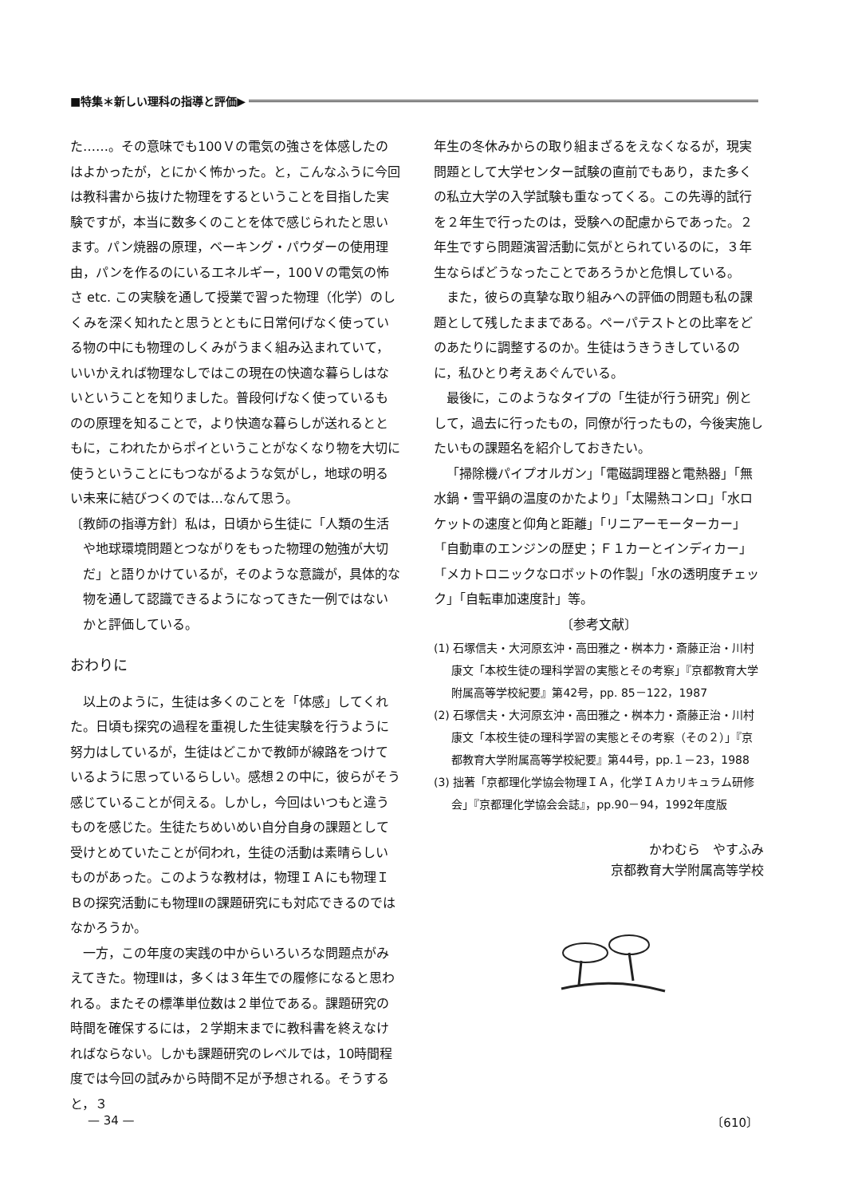■特集＊新しい理科の指導と評価▶
た……。その意味でも100Ｖの電気の強さを体感したのはよかったが，とにかく怖かった。と，こんなふうに今回は教科書から抜けた物理をするということを目指した実験ですが，本当に数多くのことを体で感じられたと思います。パン焼器の原理，ベーキング・パウダーの使用理由，パンを作るのにいるエネルギー，100Ｖの電気の怖さ etc. この実験を通して授業で習った物理（化学）のしくみを深く知れたと思うとともに日常何げなく使っている物の中にも物理のしくみがうまく組み込まれていて，いいかえれば物理なしではこの現在の快適な暮らしはないということを知りました。普段何げなく使っているものの原理を知ることで，より快適な暮らしが送れるとともに，こわれたからポイということがなくなり物を大切に使うということにもつながるような気がし，地球の明るい未来に結びつくのでは…なんて思う。
〔教師の指導方針〕私は，日頃から生徒に「人類の生活や地球環境問題とつながりをもった物理の勉強が大切だ」と語りかけているが，そのような意識が，具体的な物を通して認識できるようになってきた一例ではないかと評価している。
おわりに
以上のように，生徒は多くのことを「体感」してくれた。日頃も探究の過程を重視した生徒実験を行うように努力はしているが，生徒はどこかで教師が線路をつけているように思っているらしい。感想２の中に，彼らがそう感じていることが伺える。しかし，今回はいつもと違うものを感じた。生徒たちめいめい自分自身の課題として受けとめていたことが伺われ，生徒の活動は素晴らしいものがあった。このような教材は，物理ＩＡにも物理ＩＢの探究活動にも物理Ⅱの課題研究にも対応できるのではなかろうか。
一方，この年度の実践の中からいろいろな問題点がみえてきた。物理Ⅱは，多くは３年生での履修になると思われる。またその標準単位数は２単位である。課題研究の時間を確保するには，２学期末までに教科書を終えなければならない。しかも課題研究のレベルでは，10時間程度では今回の試みから時間不足が予想される。そうすると，３
年生の冬休みからの取り組まざるをえなくなるが，現実問題として大学センター試験の直前でもあり，また多くの私立大学の入学試験も重なってくる。この先導的試行を２年生で行ったのは，受験への配慮からであった。２年生ですら問題演習活動に気がとられているのに，３年生ならばどうなったことであろうかと危惧している。
また，彼らの真摯な取り組みへの評価の問題も私の課題として残したままである。ペーパテストとの比率をどのあたりに調整するのか。生徒はうきうきしているのに，私ひとり考えあぐんでいる。
最後に，このようなタイプの「生徒が行う研究」例として，過去に行ったもの，同僚が行ったもの，今後実施したいもの課題名を紹介しておきたい。
「掃除機パイプオルガン」「電磁調理器と電熱器」「無水鍋・雪平鍋の温度のかたより」「太陽熱コンロ」「水ロケットの速度と仰角と距離」「リニアーモーターカー」「自動車のエンジンの歴史；Ｆ１カーとインディカー」「メカトロニックなロボットの作製」「水の透明度チェック」「自転車加速度計」等。
〔参考文献〕
(1) 石塚信夫・大河原玄沖・高田雅之・桝本力・斎藤正治・川村康文「本校生徒の理科学習の実態とその考察」『京都教育大学附属高等学校紀要』第42号，pp. 85－122，1987
(2) 石塚信夫・大河原玄沖・高田雅之・桝本力・斎藤正治・川村康文「本校生徒の理科学習の実態とその考察（その２）」『京都教育大学附属高等学校紀要』第44号，pp.１－23，1988
(3) 拙著「京都理化学協会物理ＩＡ，化学ＩＡカリキュラム研修会」『京都理化学協会会誌』，pp.90－94，1992年度版
かわむら　やすふみ
京都教育大学附属高等学校
— 34 — 〔610〕